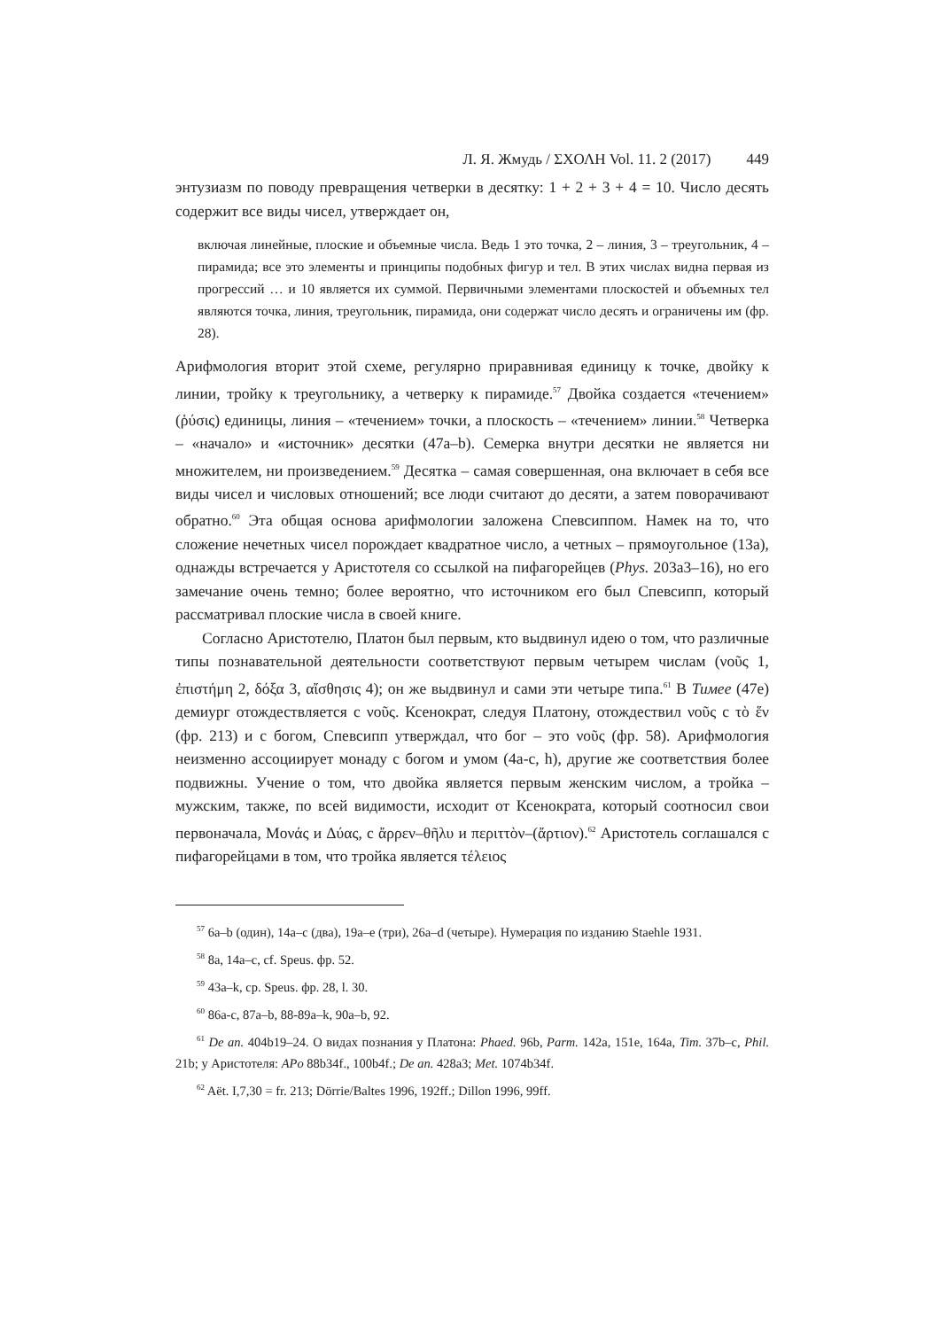Л. Я. Жмудь / ΣΧΟΛΗ Vol. 11. 2 (2017) 449
энтузиазм по поводу превращения четверки в десятку: 1 + 2 + 3 + 4 = 10. Число десять содержит все виды чисел, утверждает он,
включая линейные, плоские и объемные числа. Ведь 1 это точка, 2 – линия, 3 – треугольник, 4 – пирамида; все это элементы и принципы подобных фигур и тел. В этих числах видна первая из прогрессий … и 10 является их суммой. Первичными элементами плоскостей и объемных тел являются точка, линия, треугольник, пирамида, они содержат число десять и ограничены им (фр. 28).
Арифмология вторит этой схеме, регулярно приравнивая единицу к точке, двойку к линии, тройку к треугольнику, а четверку к пирамиде.<sup>57</sup> Двойка создается «течением» (ῥύσις) единицы, линия – «течением» точки, а плоскость – «течением» линии.<sup>58</sup> Четверка – «начало» и «источник» десятки (47a–b). Семерка внутри десятки не является ни множителем, ни произведением.<sup>59</sup> Десятка – самая совершенная, она включает в себя все виды чисел и числовых отношений; все люди считают до десяти, а затем поворачивают обратно.<sup>60</sup> Эта общая основа арифмологии заложена Спевсиппом. Намек на то, что сложение нечетных чисел порождает квадратное число, а четных – прямоугольное (13a), однажды встречается у Аристотеля со ссылкой на пифагорейцев (Phys. 203a3–16), но его замечание очень темно; более вероятно, что источником его был Спевсипп, который рассматривал плоские числа в своей книге.
Согласно Аристотелю, Платон был первым, кто выдвинул идею о том, что различные типы познавательной деятельности соответствуют первым четырем числам (νοῦς 1, ἐπιστήμη 2, δόξα 3, αἴσθησις 4); он же выдвинул и сами эти четыре типа.<sup>61</sup> В Тимее (47e) демиург отождествляется с νοῦς. Ксенократ, следуя Платону, отождествил νοῦς с τὸ ἕν (фр. 213) и с богом, Спевсипп утверждал, что бог – это νοῦς (фр. 58). Арифмология неизменно ассоциирует монаду с богом и умом (4a-c, h), другие же соответствия более подвижны. Учение о том, что двойка является первым женским числом, а тройка – мужским, также, по всей видимости, исходит от Ксенократа, который соотносил свои первоначала, Μονάς и Δύας, с ἄρρεν–θῆλυ и περιττὸν–(ἄρτιον).<sup>62</sup> Аристотель соглашался с пифагорейцами в том, что тройка является τέλειος
<sup>57</sup> 6a–b (один), 14a–c (два), 19a–e (три), 26a–d (четыре). Нумерация по изданию Staehle 1931.
<sup>58</sup> 8a, 14a–c, cf. Speus. фр. 52.
<sup>59</sup> 43a–k, ср. Speus. фр. 28, l. 30.
<sup>60</sup> 86a-c, 87a–b, 88-89a–k, 90a–b, 92.
<sup>61</sup> De an. 404b19–24. О видах познания у Платона: Phaed. 96b, Parm. 142a, 151e, 164a, Tim. 37b–c, Phil. 21b; у Аристотеля: APo 88b34f., 100b4f.; De an. 428a3; Met. 1074b34f.
<sup>62</sup> Aët. I,7,30 = fr. 213; Dörrie/Baltes 1996, 192ff.; Dillon 1996, 99ff.